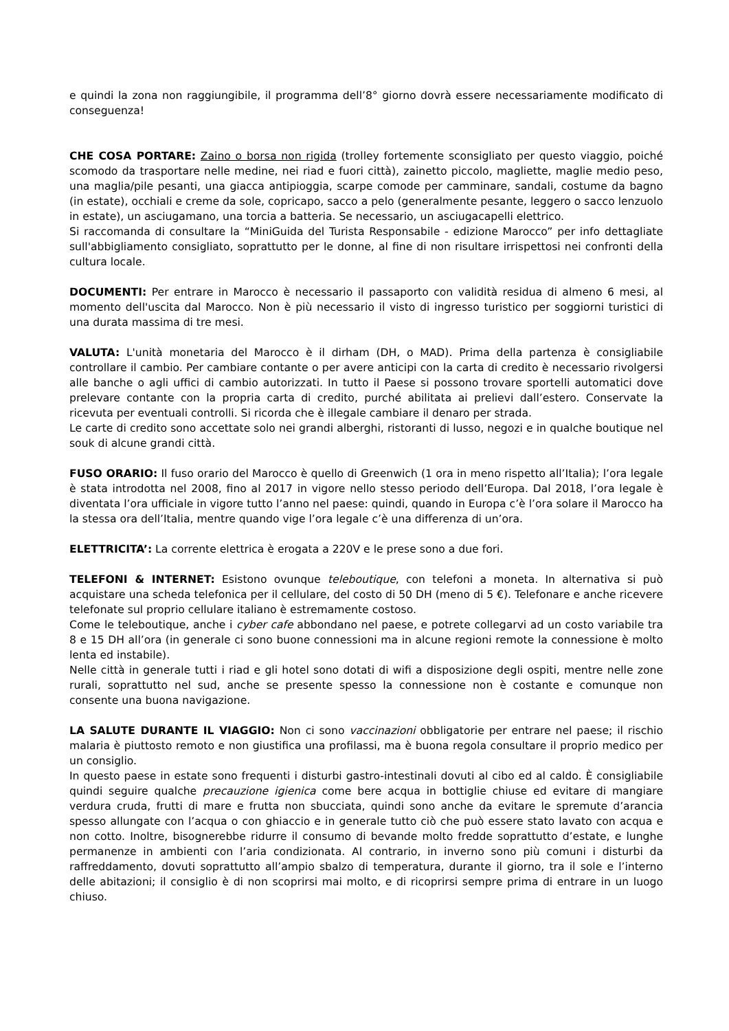e quindi la zona non raggiungibile, il programma dell’8° giorno dovrà essere necessariamente modificato di conseguenza!
CHE COSA PORTARE: Zaino o borsa non rigida (trolley fortemente sconsigliato per questo viaggio, poiché scomodo da trasportare nelle medine, nei riad e fuori città), zainetto piccolo, magliette, maglie medio peso, una maglia/pile pesanti, una giacca antipioggia, scarpe comode per camminare, sandali, costume da bagno (in estate), occhiali e creme da sole, copricapo, sacco a pelo (generalmente pesante, leggero o sacco lenzuolo in estate), un asciugamano, una torcia a batteria. Se necessario, un asciugacapelli elettrico.
Si raccomanda di consultare la “MiniGuida del Turista Responsabile - edizione Marocco” per info dettagliate sull'abbigliamento consigliato, soprattutto per le donne, al fine di non risultare irrispettosi nei confronti della cultura locale.
DOCUMENTI: Per entrare in Marocco è necessario il passaporto con validità residua di almeno 6 mesi, al momento dell'uscita dal Marocco. Non è più necessario il visto di ingresso turistico per soggiorni turistici di una durata massima di tre mesi.
VALUTA: L'unità monetaria del Marocco è il dirham (DH, o MAD). Prima della partenza è consigliabile controllare il cambio. Per cambiare contante o per avere anticipi con la carta di credito è necessario rivolgersi alle banche o agli uffici di cambio autorizzati. In tutto il Paese si possono trovare sportelli automatici dove prelevare contante con la propria carta di credito, purché abilitata ai prelievi dall’estero. Conservate la ricevuta per eventuali controlli. Si ricorda che è illegale cambiare il denaro per strada.
Le carte di credito sono accettate solo nei grandi alberghi, ristoranti di lusso, negozi e in qualche boutique nel souk di alcune grandi città.
FUSO ORARIO: Il fuso orario del Marocco è quello di Greenwich (1 ora in meno rispetto all’Italia); l’ora legale è stata introdotta nel 2008, fino al 2017 in vigore nello stesso periodo dell’Europa. Dal 2018, l’ora legale è diventata l’ora ufficiale in vigore tutto l’anno nel paese: quindi, quando in Europa c’è l’ora solare il Marocco ha la stessa ora dell’Italia, mentre quando vige l’ora legale c’è una differenza di un’ora.
ELETTRICITA’: La corrente elettrica è erogata a 220V e le prese sono a due fori.
TELEFONI & INTERNET: Esistono ovunque teleboutique, con telefoni a moneta. In alternativa si può acquistare una scheda telefonica per il cellulare, del costo di 50 DH (meno di 5 €). Telefonare e anche ricevere telefonate sul proprio cellulare italiano è estremamente costoso.
Come le teleboutique, anche i cyber cafe abbondano nel paese, e potrete collegarvi ad un costo variabile tra 8 e 15 DH all’ora (in generale ci sono buone connessioni ma in alcune regioni remote la connessione è molto lenta ed instabile).
Nelle città in generale tutti i riad e gli hotel sono dotati di wifi a disposizione degli ospiti, mentre nelle zone rurali, soprattutto nel sud, anche se presente spesso la connessione non è costante e comunque non consente una buona navigazione.
LA SALUTE DURANTE IL VIAGGIO: Non ci sono vaccinazioni obbligatorie per entrare nel paese; il rischio malaria è piuttosto remoto e non giustifica una profilassi, ma è buona regola consultare il proprio medico per un consiglio.
In questo paese in estate sono frequenti i disturbi gastro-intestinali dovuti al cibo ed al caldo. È consigliabile quindi seguire qualche precauzione igienica come bere acqua in bottiglie chiuse ed evitare di mangiare verdura cruda, frutti di mare e frutta non sbucciata, quindi sono anche da evitare le spremute d’arancia spesso allungate con l’acqua o con ghiaccio e in generale tutto ciò che può essere stato lavato con acqua e non cotto. Inoltre, bisognerebbe ridurre il consumo di bevande molto fredde soprattutto d’estate, e lunghe permanenze in ambienti con l’aria condizionata. Al contrario, in inverno sono più comuni i disturbi da raffreddamento, dovuti soprattutto all’ampio sbalzo di temperatura, durante il giorno, tra il sole e l’interno delle abitazioni; il consiglio è di non scoprirsi mai molto, e di ricoprirsi sempre prima di entrare in un luogo chiuso.